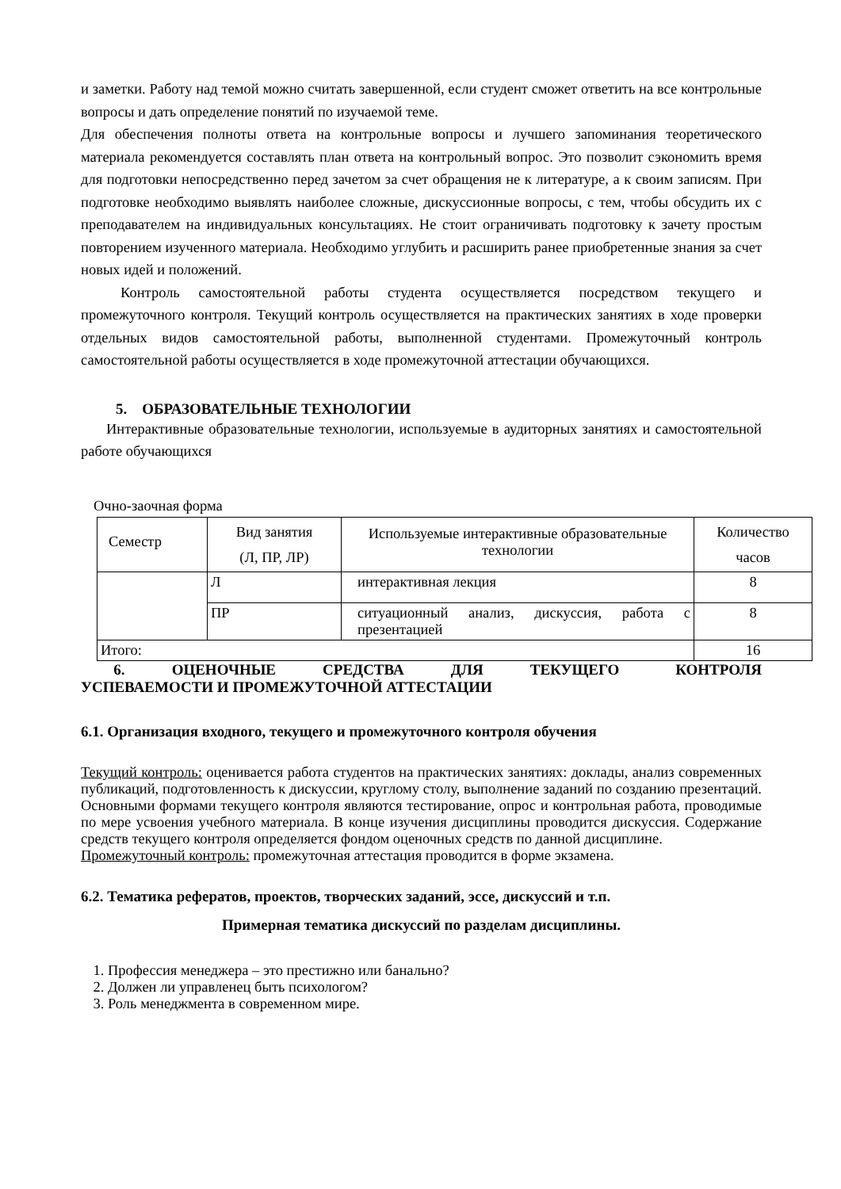и заметки. Работу над темой можно считать завершенной, если студент сможет ответить на все контрольные вопросы и дать определение понятий по изучаемой теме.
Для обеспечения полноты ответа на контрольные вопросы и лучшего запоминания теоретического материала рекомендуется составлять план ответа на контрольный вопрос. Это позволит сэкономить время для подготовки непосредственно перед зачетом за счет обращения не к литературе, а к своим записям. При подготовке необходимо выявлять наиболее сложные, дискуссионные вопросы, с тем, чтобы обсудить их с преподавателем на индивидуальных консультациях. Не стоит ограничивать подготовку к зачету простым повторением изученного материала. Необходимо углубить и расширить ранее приобретенные знания за счет новых идей и положений.
Контроль самостоятельной работы студента осуществляется посредством текущего и промежуточного контроля. Текущий контроль осуществляется на практических занятиях в ходе проверки отдельных видов самостоятельной работы, выполненной студентами. Промежуточный контроль самостоятельной работы осуществляется в ходе промежуточной аттестации обучающихся.
5. ОБРАЗОВАТЕЛЬНЫЕ ТЕХНОЛОГИИ
Интерактивные образовательные технологии, используемые в аудиторных занятиях и самостоятельной работе обучающихся
Очно-заочная форма
| Семестр | Вид занятия (Л, ПР, ЛР) | Используемые интерактивные образовательные технологии | Количество часов |
| | Л | интерактивная лекция | 8 |
| | ПР | ситуационный анализ, дискуссия, работа с презентацией | 8 |
| Итого: | | | 16 |
6. ОЦЕНОЧНЫЕ СРЕДСТВА ДЛЯ ТЕКУЩЕГО КОНТРОЛЯ УСПЕВАЕМОСТИ И ПРОМЕЖУТОЧНОЙ АТТЕСТАЦИИ
6.1. Организация входного, текущего и промежуточного контроля обучения
Текущий контроль: оценивается работа студентов на практических занятиях: доклады, анализ современных публикаций, подготовленность к дискуссии, круглому столу, выполнение заданий по созданию презентаций. Основными формами текущего контроля являются тестирование, опрос и контрольная работа, проводимые по мере усвоения учебного материала. В конце изучения дисциплины проводится дискуссия. Содержание средств текущего контроля определяется фондом оценочных средств по данной дисциплине.
Промежуточный контроль: промежуточная аттестация проводится в форме экзамена.
6.2. Тематика рефератов, проектов, творческих заданий, эссе, дискуссий и т.п.
Примерная тематика дискуссий по разделам дисциплины.
1. Профессия менеджера – это престижно или банально?
2. Должен ли управленец быть психологом?
3. Роль менеджмента в современном мире.